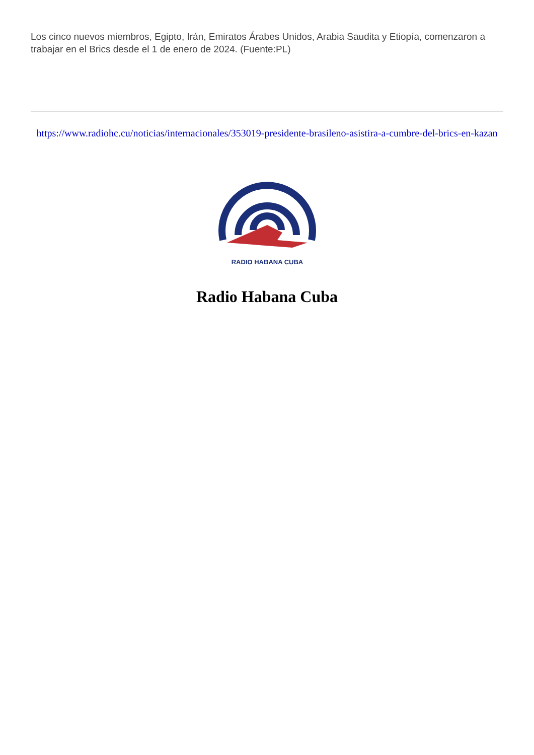Los cinco nuevos miembros, Egipto, Irán, Emiratos Árabes Unidos, Arabia Saudita y Etiopía, comenzaron a trabajar en el Brics desde el 1 de enero de 2024. (Fuente:PL)
https://www.radiohc.cu/noticias/internacionales/353019-presidente-brasileno-asistira-a-cumbre-del-brics-en-kazan
RADIO HABANA CUBA
Radio Habana Cuba